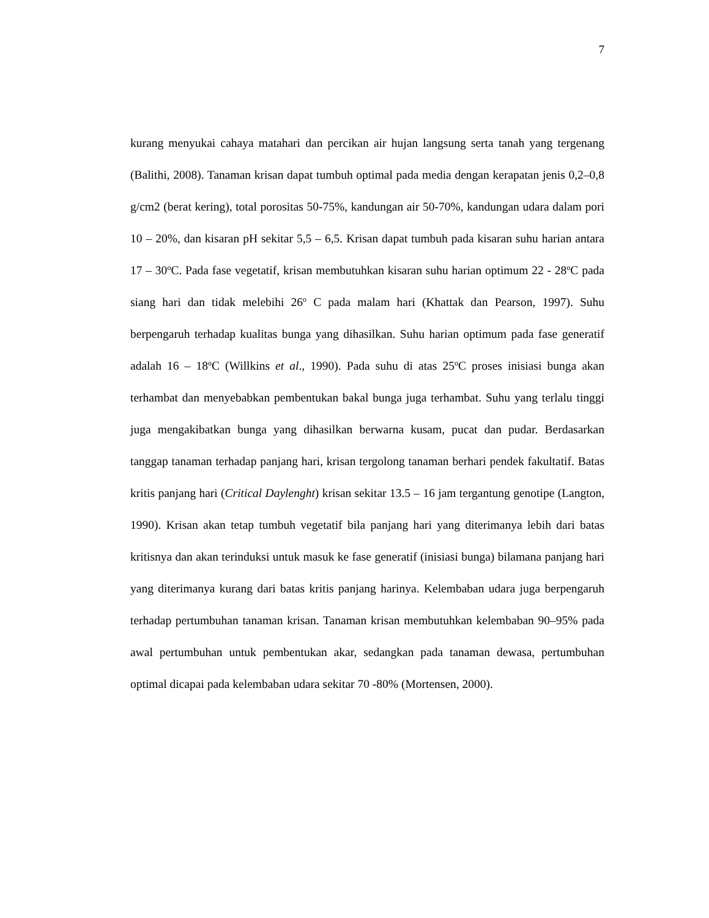7
kurang menyukai cahaya matahari dan percikan air hujan langsung serta tanah yang tergenang (Balithi, 2008). Tanaman krisan dapat tumbuh optimal pada media dengan kerapatan jenis 0,2–0,8 g/cm2 (berat kering), total porositas 50-75%, kandungan air 50-70%, kandungan udara dalam pori 10 – 20%, dan kisaran pH sekitar 5,5 – 6,5. Krisan dapat tumbuh pada kisaran suhu harian antara 17 – 30<sup>o</sup>C. Pada fase vegetatif, krisan membutuhkan kisaran suhu harian optimum 22 - 28<sup>o</sup>C pada siang hari dan tidak melebihi 26<sup>o</sup> C pada malam hari (Khattak dan Pearson, 1997). Suhu berpengaruh terhadap kualitas bunga yang dihasilkan. Suhu harian optimum pada fase generatif adalah 16 – 18<sup>o</sup>C (Willkins et al., 1990). Pada suhu di atas 25<sup>o</sup>C proses inisiasi bunga akan terhambat dan menyebabkan pembentukan bakal bunga juga terhambat. Suhu yang terlalu tinggi juga mengakibatkan bunga yang dihasilkan berwarna kusam, pucat dan pudar. Berdasarkan tanggap tanaman terhadap panjang hari, krisan tergolong tanaman berhari pendek fakultatif. Batas kritis panjang hari (Critical Daylenght) krisan sekitar 13.5 – 16 jam tergantung genotipe (Langton, 1990). Krisan akan tetap tumbuh vegetatif bila panjang hari yang diterimanya lebih dari batas kritisnya dan akan terinduksi untuk masuk ke fase generatif (inisiasi bunga) bilamana panjang hari yang diterimanya kurang dari batas kritis panjang harinya. Kelembaban udara juga berpengaruh terhadap pertumbuhan tanaman krisan. Tanaman krisan membutuhkan kelembaban 90–95% pada awal pertumbuhan untuk pembentukan akar, sedangkan pada tanaman dewasa, pertumbuhan optimal dicapai pada kelembaban udara sekitar 70 -80% (Mortensen, 2000).